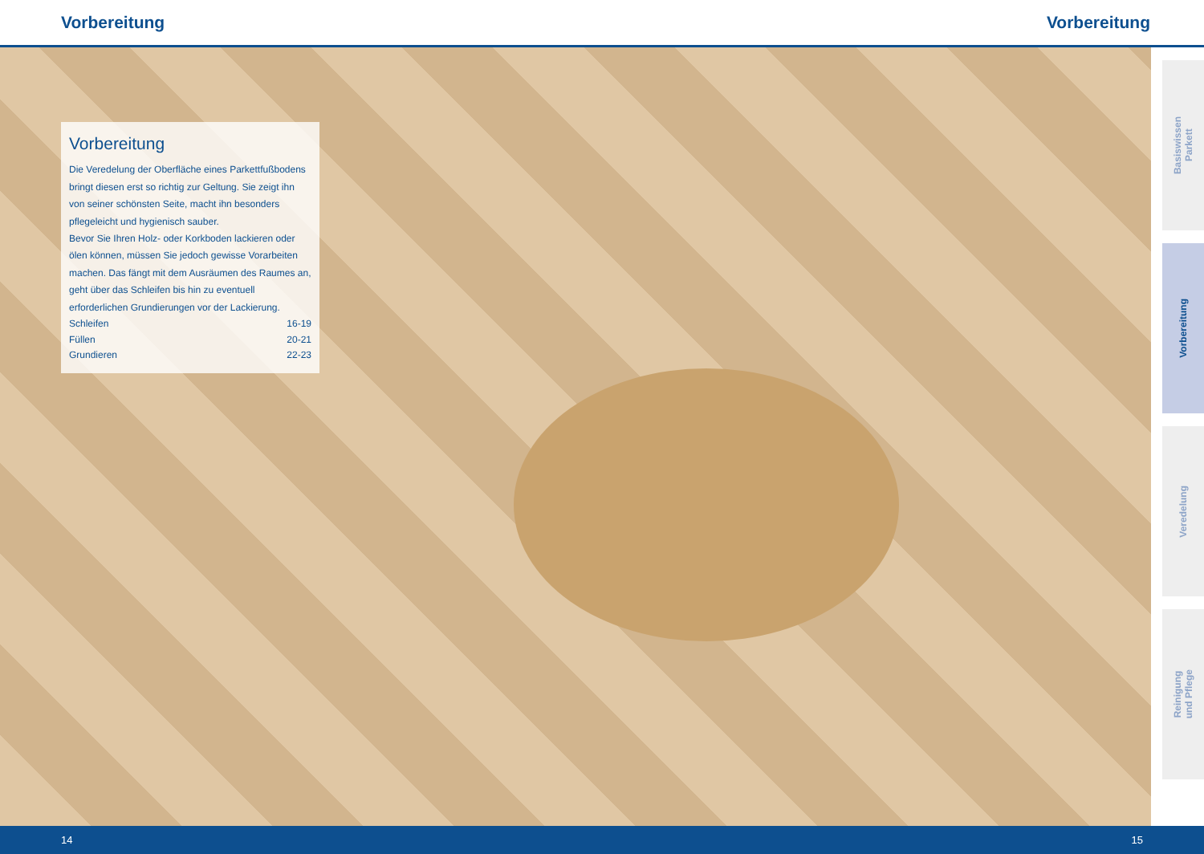Vorbereitung Vorbereitung
Vorbereitung
Die Veredelung der Oberfläche eines Parkettfußbodens bringt diesen erst so richtig zur Geltung. Sie zeigt ihn von seiner schönsten Seite, macht ihn besonders pflegeleicht und hygienisch sauber.
Bevor Sie Ihren Holz- oder Korkboden lackieren oder ölen können, müssen Sie jedoch gewisse Vorarbeiten machen. Das fängt mit dem Ausräumen des Raumes an, geht über das Schleifen bis hin zu eventuell erforderlichen Grundierungen vor der Lackierung.
Schleifen 16-19
Füllen 20-21
Grundieren 22-23
Basiswissen
Parkett
Vorbereitung
Veredelung
Reinigung
und Pflege
14 15